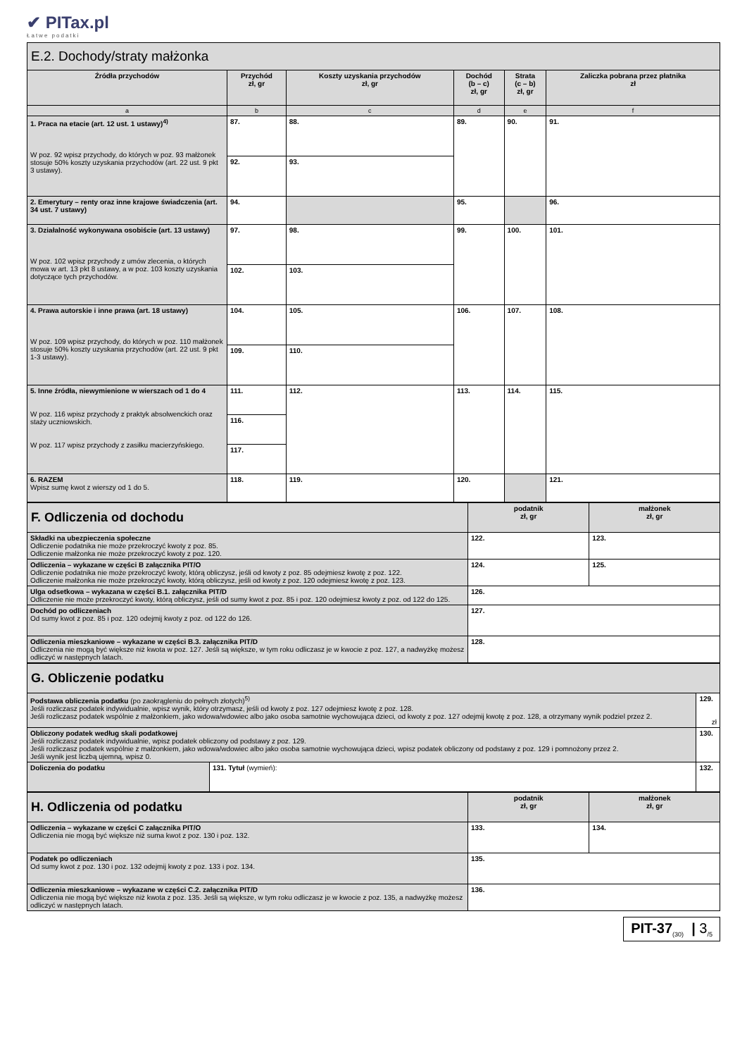✔ PITax.pl
Łatwe podatki
| E.2. Dochody/straty małżonka | | | | | |
| Źródła przychodów | Przychód zł, gr | Koszty uzyskania przychodów zł, gr | Dochód (b – c) zł, gr | Strata (c – b) zł, gr | Zaliczka pobrana przez płatnika zł |
| a | b | c | d | e | f |
| 1. Praca na etacie (art. 12 ust. 1 ustawy)<sup>4)</sup> W poz. 92 wpisz przychody, do których w poz. 93 małżonek stosuje 50% koszty uzyskania przychodów (art. 22 ust. 9 pkt 3 ustawy). | 87. | 88. | 89. | 90. | 91. |
| | 92. | 93. | | | |
| 2. Emerytury – renty oraz inne krajowe świadczenia (art. 34 ust. 7 ustawy) | 94. | | 95. | | 96. |
| 3. Działalność wykonywana osobiście (art. 13 ustawy) W poz. 102 wpisz przychody z umów zlecenia, o których mowa w art. 13 pkt 8 ustawy, a w poz. 103 koszty uzyskania dotyczące tych przychodów. | 97. | 98. | 99. | 100. | 101. |
| | 102. | 103. | | | |
| 4. Prawa autorskie i inne prawa (art. 18 ustawy) W poz. 109 wpisz przychody, do których w poz. 110 małżonek stosuje 50% koszty uzyskania przychodów (art. 22 ust. 9 pkt 1-3 ustawy). | 104. | 105. | 106. | 107. | 108. |
| | 109. | 110. | | | |
| 5. Inne źródła, niewymienione w wierszach od 1 do 4 W poz. 116 wpisz przychody z praktyk absolwenckich oraz staży uczniowskich. W poz. 117 wpisz przychody z zasiłku macierzyńskiego. | 111. | 112. | 113. | 114. | 115. |
| | 116. | | | | |
| | 117. | | | | |
| 6. RAZEM Wpisz sumę kwot z wierszy od 1 do 5. | 118. | 119. | 120. | | 121. |
| F. Odliczenia od dochodu | podatnik zł, gr | małżonek zł, gr |
| Składki na ubezpieczenia społeczne Odliczenie podatnika nie może przekroczyć kwoty z poz. 85. Odliczenie małżonka nie może przekroczyć kwoty z poz. 120. | 122. | 123. |
| Odliczenia – wykazane w części B załącznika PIT/O Odliczenie podatnika nie może przekroczyć kwoty, którą obliczysz, jeśli od kwoty z poz. 85 odejmiesz kwotę z poz. 122. Odliczenie małżonka nie może przekroczyć kwoty, którą obliczysz, jeśli od kwoty z poz. 120 odejmiesz kwotę z poz. 123. | 124. | 125. |
| Ulga odsetkowa – wykazana w części B.1. załącznika PIT/D Odliczenie nie może przekroczyć kwoty, którą obliczysz, jeśli od sumy kwot z poz. 85 i poz. 120 odejmiesz kwoty z poz. od 122 do 125. | 126. | |
| Dochód po odliczeniach Od sumy kwot z poz. 85 i poz. 120 odejmij kwoty z poz. od 122 do 126. | 127. | |
| Odliczenia mieszkaniowe – wykazane w części B.3. załącznika PIT/D Odliczenia nie mogą być większe niż kwota w poz. 127. Jeśli są większe, w tym roku odliczasz je w kwocie z poz. 127, a nadwyżkę możesz odliczyć w następnych latach. | 128. | |
| G. Obliczenie podatku | | |
| Podstawa obliczenia podatku (po zaokrągleniu do pełnych złotych)<sup>5)</sup> Jeśli rozliczasz podatek indywidualnie, wpisz wynik, który otrzymasz, jeśli od kwoty z poz. 127 odejmiesz kwotę z poz. 128. Jeśli rozliczasz podatek wspólnie z małżonkiem, jako wdowa/wdowiec albo jako osoba samotnie wychowująca dzieci, od kwoty z poz. 127 odejmij kwotę z poz. 128, a otrzymany wynik podziel przez 2. | | 129. zł |
| Obliczony podatek według skali podatkowej Jeśli rozliczasz podatek indywidualnie, wpisz podatek obliczony od podstawy z poz. 129. Jeśli rozliczasz podatek wspólnie z małżonkiem, jako wdowa/wdowiec albo jako osoba samotnie wychowująca dzieci, wpisz podatek obliczony od podstawy z poz. 129 i pomnożony przez 2. Jeśli wynik jest liczbą ujemną, wpisz 0. | | 130. |
| Doliczenia do podatku | 131. Tytuł (wymień): | 132. |
| H. Odliczenia od podatku | podatnik zł, gr | małżonek zł, gr |
| Odliczenia – wykazane w części C załącznika PIT/O Odliczenia nie mogą być większe niż suma kwot z poz. 130 i poz. 132. | 133. | 134. |
| Podatek po odliczeniach Od sumy kwot z poz. 130 i poz. 132 odejmij kwoty z poz. 133 i poz. 134. | 135. | |
| Odliczenia mieszkaniowe – wykazane w części C.2. załącznika PIT/D Odliczenia nie mogą być większe niż kwota z poz. 135. Jeśli są większe, w tym roku odliczasz je w kwocie z poz. 135, a nadwyżkę możesz odliczyć w następnych latach. | 136. | |
PIT-37<sub>(30)</sub> | 3<sub>/5</sub>